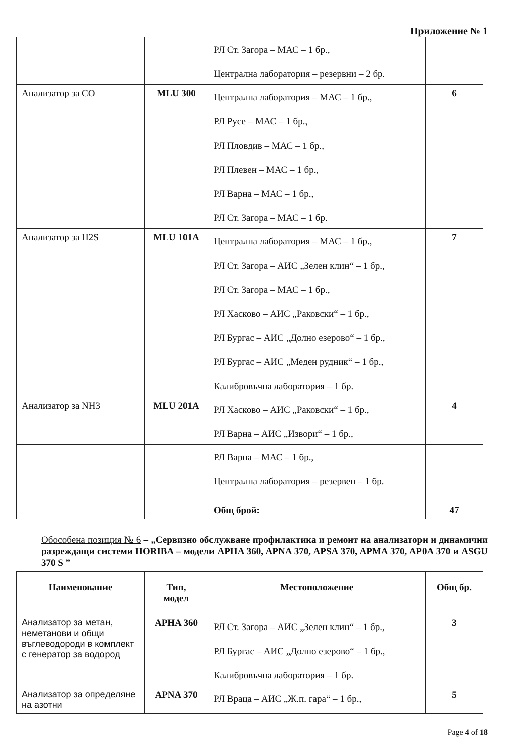Приложение № 1
| | | РЛ Ст. Загора – МАС – 1 бр., Централна лаборатория – резервни – 2 бр. | |
| Анализатор за СО | MLU 300 | Централна лаборатория – МАС – 1 бр., РЛ Русе – МАС – 1 бр., РЛ Пловдив – МАС – 1 бр., РЛ Плевен – МАС – 1 бр., РЛ Варна – МАС – 1 бр., РЛ Ст. Загора – МАС – 1 бр. | 6 |
| Анализатор за H2S | MLU 101A | Централна лаборатория – МАС – 1 бр., РЛ Ст. Загора – АИС „Зелен клин“ – 1 бр., РЛ Ст. Загора – МАС – 1 бр., РЛ Хасково – АИС „Раковски“ – 1 бр., РЛ Бургас – АИС „Долно езерово“ – 1 бр., РЛ Бургас – АИС „Меден рудник“ – 1 бр., Калибровъчна лаборатория – 1 бр. | 7 |
| Анализатор за NH3 | MLU 201A | РЛ Хасково – АИС „Раковски“ – 1 бр., РЛ Варна – АИС „Извори“ – 1 бр., | 4 |
| | | РЛ Варна – МАС – 1 бр., Централна лаборатория – резервен – 1 бр. | |
| | | Общ брой: | 47 |
Обособена позиция № 6 – „Сервизно обслужване профилактика и ремонт на анализатори и динамични разреждащи системи HORIBA – модели APHA 360, APNA 370, APSA 370, APMA 370, AP0A 370 и ASGU 370 S ”
| Наименование | Тип, модел | Местоположение | Общ бр. |
| --- | --- | --- | --- |
| Анализатор за метан, неметанови и общи въглеводороди в комплект с генератор за водород | APHA 360 | РЛ Ст. Загора – АИС „Зелен клин“ – 1 бр., РЛ Бургас – АИС „Долно езерово“ – 1 бр., Калибровъчна лаборатория – 1 бр. | 3 |
| Анализатор за определяне на азотни | APNA 370 | РЛ Враца – АИС „Ж.п. гара“ – 1 бр., | 5 |
Page 4 of 18